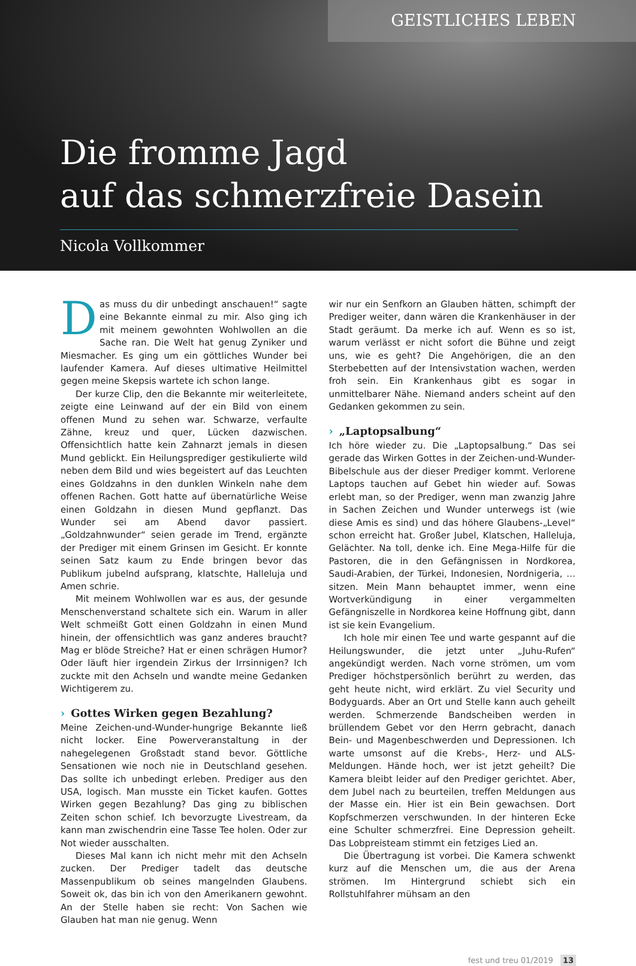GEISTLICHES LEBEN
Die fromme Jagd
auf das schmerzfreie Dasein
Nicola Vollkommer
Das muss du dir unbedingt anschauen!“ sagte eine Bekannte einmal zu mir. Also ging ich mit meinem gewohnten Wohlwollen an die Sache ran. Die Welt hat genug Zyniker und Miesmacher. Es ging um ein göttliches Wunder bei laufender Kamera. Auf dieses ultimative Heilmittel gegen meine Skepsis wartete ich schon lange.
Der kurze Clip, den die Bekannte mir weiterleitete, zeigte eine Leinwand auf der ein Bild von einem offenen Mund zu sehen war. Schwarze, verfaulte Zähne, kreuz und quer, Lücken dazwischen. Offensichtlich hatte kein Zahnarzt jemals in diesen Mund geblickt. Ein Heilungsprediger gestikulierte wild neben dem Bild und wies begeistert auf das Leuchten eines Goldzahns in den dunklen Winkeln nahe dem offenen Rachen. Gott hatte auf übernatürliche Weise einen Goldzahn in diesen Mund gepflanzt. Das Wunder sei am Abend davor passiert. „Goldzahnwunder“ seien gerade im Trend, ergänzte der Prediger mit einem Grinsen im Gesicht. Er konnte seinen Satz kaum zu Ende bringen bevor das Publikum jubelnd aufsprang, klatschte, Halleluja und Amen schrie.
Mit meinem Wohlwollen war es aus, der gesunde Menschenverstand schaltete sich ein. Warum in aller Welt schmeißt Gott einen Goldzahn in einen Mund hinein, der offensichtlich was ganz anderes braucht? Mag er blöde Streiche? Hat er einen schrägen Humor? Oder läuft hier irgendein Zirkus der Irrsinnigen? Ich zuckte mit den Achseln und wandte meine Gedanken Wichtigerem zu.
› Gottes Wirken gegen Bezahlung?
Meine Zeichen-und-Wunder-hungrige Bekannte ließ nicht locker. Eine Powerveranstaltung in der nahegelegenen Großstadt stand bevor. Göttliche Sensationen wie noch nie in Deutschland gesehen. Das sollte ich unbedingt erleben. Prediger aus den USA, logisch. Man musste ein Ticket kaufen. Gottes Wirken gegen Bezahlung? Das ging zu biblischen Zeiten schon schief. Ich bevorzugte Livestream, da kann man zwischendrin eine Tasse Tee holen. Oder zur Not wieder ausschalten.
Dieses Mal kann ich nicht mehr mit den Achseln zucken. Der Prediger tadelt das deutsche Massenpublikum ob seines mangelnden Glaubens. Soweit ok, das bin ich von den Amerikanern gewohnt. An der Stelle haben sie recht: Von Sachen wie Glauben hat man nie genug. Wenn
wir nur ein Senfkorn an Glauben hätten, schimpft der Prediger weiter, dann wären die Krankenhäuser in der Stadt geräumt. Da merke ich auf. Wenn es so ist, warum verlässt er nicht sofort die Bühne und zeigt uns, wie es geht? Die Angehörigen, die an den Sterbebetten auf der Intensivstation wachen, werden froh sein. Ein Krankenhaus gibt es sogar in unmittelbarer Nähe. Niemand anders scheint auf den Gedanken gekommen zu sein.
› „Laptopsalbung“
Ich höre wieder zu. Die „Laptopsalbung.“ Das sei gerade das Wirken Gottes in der Zeichen-und-Wunder-Bibelschule aus der dieser Prediger kommt. Verlorene Laptops tauchen auf Gebet hin wieder auf. Sowas erlebt man, so der Prediger, wenn man zwanzig Jahre in Sachen Zeichen und Wunder unterwegs ist (wie diese Amis es sind) und das höhere Glaubens-„Level“ schon erreicht hat. Großer Jubel, Klatschen, Halleluja, Gelächter. Na toll, denke ich. Eine Mega-Hilfe für die Pastoren, die in den Gefängnissen in Nordkorea, Saudi-Arabien, der Türkei, Indonesien, Nordnigeria, … sitzen. Mein Mann behauptet immer, wenn eine Wortverkündigung in einer vergammelten Gefängniszelle in Nordkorea keine Hoffnung gibt, dann ist sie kein Evangelium.
Ich hole mir einen Tee und warte gespannt auf die Heilungswunder, die jetzt unter „Juhu-Rufen“ angekündigt werden. Nach vorne strömen, um vom Prediger höchstpersönlich berührt zu werden, das geht heute nicht, wird erklärt. Zu viel Security und Bodyguards. Aber an Ort und Stelle kann auch geheilt werden. Schmerzende Bandscheiben werden in brüllendem Gebet vor den Herrn gebracht, danach Bein- und Magenbeschwerden und Depressionen. Ich warte umsonst auf die Krebs-, Herz- und ALS-Meldungen. Hände hoch, wer ist jetzt geheilt? Die Kamera bleibt leider auf den Prediger gerichtet. Aber, dem Jubel nach zu beurteilen, treffen Meldungen aus der Masse ein. Hier ist ein Bein gewachsen. Dort Kopfschmerzen verschwunden. In der hinteren Ecke eine Schulter schmerzfrei. Eine Depression geheilt. Das Lobpreisteam stimmt ein fetziges Lied an.
Die Übertragung ist vorbei. Die Kamera schwenkt kurz auf die Menschen um, die aus der Arena strömen. Im Hintergrund schiebt sich ein Rollstuhlfahrer mühsam an den
fest und treu 01/2019 13